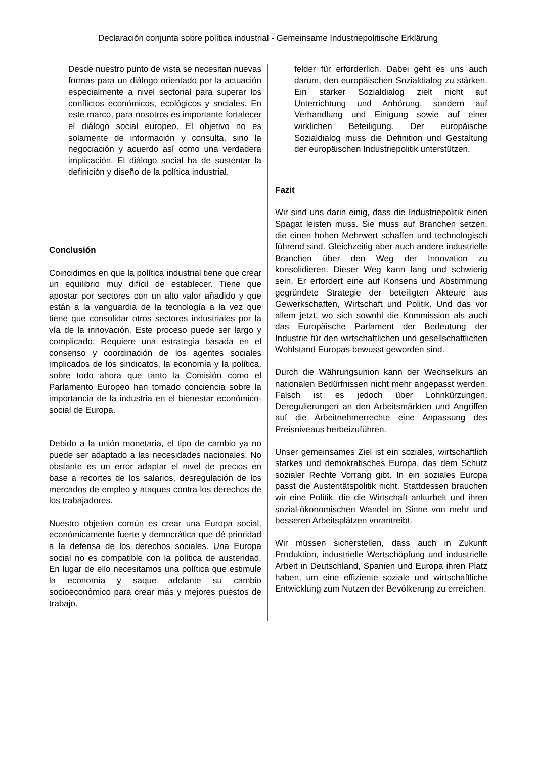Declaración conjunta sobre política industrial - Gemeinsame Industriepolitische Erklärung
Desde nuestro punto de vista se necesitan nuevas formas para un diálogo orientado por la actuación especialmente a nivel sectorial para superar los conflictos económicos, ecológicos y sociales. En este marco, para nosotros es importante fortalecer el diálogo social europeo. El objetivo no es solamente de información y consulta, sino la negociación y acuerdo así como una verdadera implicación. El diálogo social ha de sustentar la definición y diseño de la política industrial.
Conclusión
Coincidimos en que la política industrial tiene que crear un equilibrio muy difícil de establecer. Tiene que apostar por sectores con un alto valor añadido y que están a la vanguardia de la tecnología a la vez que tiene que consolidar otros sectores industriales por la vía de la innovación. Este proceso puede ser largo y complicado. Requiere una estrategia basada en el consenso y coordinación de los agentes sociales implicados de los sindicatos, la economía y la política, sobre todo ahora que tanto la Comisión como el Parlamento Europeo han tomado conciencia sobre la importancia de la industria en el bienestar económico-social de Europa.
Debido a la unión monetaria, el tipo de cambio ya no puede ser adaptado a las necesidades nacionales. No obstante es un error adaptar el nivel de precios en base a recortes de los salarios, desregulación de los mercados de empleo y ataques contra los derechos de los trabajadores.
Nuestro objetivo común es crear una Europa social, económicamente fuerte y democrática que dé prioridad a la defensa de los derechos sociales. Una Europa social no es compatible con la política de austeridad. En lugar de ello necesitamos una política que estimule la economía y saque adelante su cambio socioeconómico para crear más y mejores puestos de trabajo.
felder für erforderlich. Dabei geht es uns auch darum, den europäischen Sozialdialog zu stärken. Ein starker Sozialdialog zielt nicht auf Unterrichtung und Anhörung, sondern auf Verhandlung und Einigung sowie auf einer wirklichen Beteiligung. Der europäische Sozialdialog muss die Definition und Gestaltung der europäischen Industriepolitik unterstützen.
Fazit
Wir sind uns darin einig, dass die Industriepolitik einen Spagat leisten muss. Sie muss auf Branchen setzen, die einen hohen Mehrwert schaffen und technologisch führend sind. Gleichzeitig aber auch andere industrielle Branchen über den Weg der Innovation zu konsolidieren. Dieser Weg kann lang und schwierig sein. Er erfordert eine auf Konsens und Abstimmung gegründete Strategie der beteiligten Akteure aus Gewerkschaften, Wirtschaft und Politik. Und das vor allem jetzt, wo sich sowohl die Kommission als auch das Europäische Parlament der Bedeutung der Industrie für den wirtschaftlichen und gesellschaftlichen Wohlstand Europas bewusst geworden sind.
Durch die Währungsunion kann der Wechselkurs an nationalen Bedürfnissen nicht mehr angepasst werden. Falsch ist es jedoch über Lohnkürzungen, Deregulierungen an den Arbeitsmärkten und Angriffen auf die Arbeitnehmerrechte eine Anpassung des Preisniveaus herbeizuführen.
Unser gemeinsames Ziel ist ein soziales, wirtschaftlich starkes und demokratisches Europa, das dem Schutz sozialer Rechte Vorrang gibt. In ein soziales Europa passt die Austeritätspolitik nicht. Stattdessen brauchen wir eine Politik, die die Wirtschaft ankurbelt und ihren sozial-ökonomischen Wandel im Sinne von mehr und besseren Arbeitsplätzen vorantreibt.
Wir müssen sicherstellen, dass auch in Zukunft Produktion, industrielle Wertschöpfung und industrielle Arbeit in Deutschland, Spanien und Europa ihren Platz haben, um eine effiziente soziale und wirtschaftliche Entwicklung zum Nutzen der Bevölkerung zu erreichen.